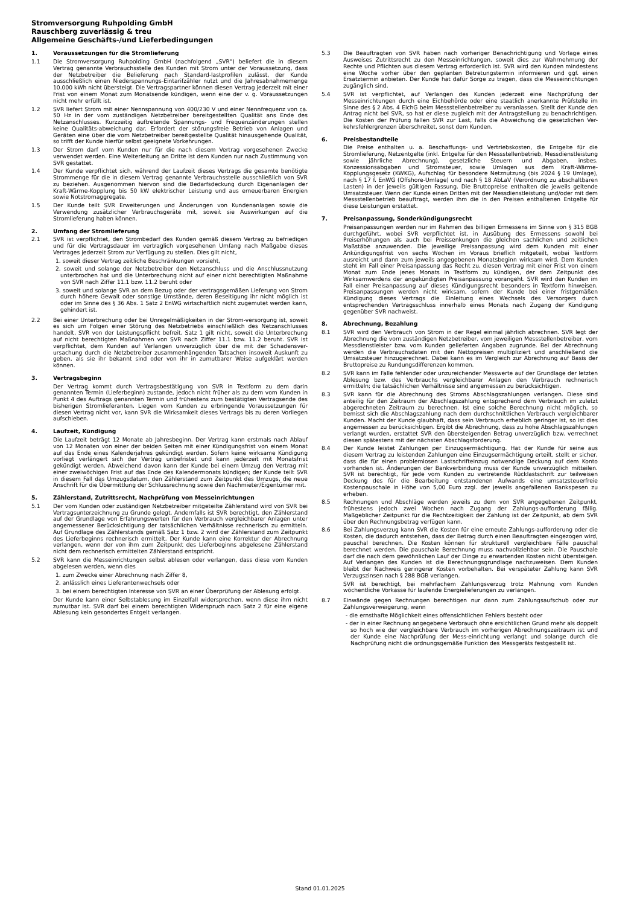Stromversorgung Ruhpolding GmbH
Rauschberg zuverlässig & treu
Allgemeine Geschäfts-/und Lieferbedingungen
1. Voraussetzungen für die Stromlieferung
1.1 Die Stromversorgung Ruhpolding GmbH (nachfolgend „SVR") beliefert die in diesem Vertrag genannte Verbrauchsstelle des Kunden mit Strom unter der Voraussetzung, dass der Netzbetreiber die Belieferung nach Standard-lastprofilen zulässt, der Kunde ausschließlich einen Niederspannungs-Eintarifzähler nutzt und die Jahresabnahmemenge 10.000 kWh nicht übersteigt. Die Vertragspartner können diesen Vertrag jederzeit mit einer Frist von einem Monat zum Monatsende kündigen, wenn eine der v. g. Voraussetzungen nicht mehr erfüllt ist.
1.2 SVR liefert Strom mit einer Nennspannung von 400/230 V und einer Nennfrequenz von ca. 50 Hz in der vom zuständigen Netzbetreiber bereitgestellten Qualität ans Ende des Netzanschlusses. Kurzzeitig auftretende Spannungs- und Frequenzänderungen stellen keine Qualitäts-abweichung dar. Erfordert der störungsfreie Betrieb von Anlagen und Geräten eine über die vom Netzbetreiber bereitgestellte Qualität hinausgehende Qualität, so trifft der Kunde hierfür selbst geeignete Vorkehrungen.
1.3 Der Strom darf vom Kunden nur für die nach diesem Vertrag vorgesehenen Zwecke verwendet werden. Eine Weiterleitung an Dritte ist dem Kunden nur nach Zustimmung von SVR gestattet.
1.4 Der Kunde verpflichtet sich, während der Laufzeit dieses Vertrags die gesamte benötigte Strommenge für die in diesem Vertrag genannte Verbrauchsstelle ausschließlich von SVR zu beziehen. Ausgenommen hiervon sind die Bedarfsdeckung durch Eigenanlagen der Kraft-Wärme-Kopplung bis 50 kW elektrischer Leistung und aus erneuerbaren Energien sowie Notstromaggregate.
1.5 Der Kunde teilt SVR Erweiterungen und Änderungen von Kundenanlagen sowie die Verwendung zusätzlicher Verbrauchsgeräte mit, soweit sie Auswirkungen auf die Stromlieferung haben können.
2. Umfang der Stromlieferung
2.1 SVR ist verpflichtet, den Strombedarf des Kunden gemäß diesem Vertrag zu befriedigen und für die Vertragsdauer im vertraglich vorgesehenen Umfang nach Maßgabe dieses Vertrages jederzeit Strom zur Verfügung zu stellen. Dies gilt nicht,
1. soweit dieser Vertrag zeitliche Beschränkungen vorsieht,
2. soweit und solange der Netzbetreiber den Netzanschluss und die Anschlussnutzung unterbrochen hat und die Unterbrechung nicht auf einer nicht berechtigten Maßnahme von SVR nach Ziffer 11.1 bzw. 11.2 beruht oder
3. soweit und solange SVR an dem Bezug oder der vertragsgemäßen Lieferung von Strom durch höhere Gewalt oder sonstige Umstände, deren Beseitigung ihr nicht möglich ist oder im Sinne des § 36 Abs. 1 Satz 2 EnWG wirtschaftlich nicht zugemutet werden kann, gehindert ist.
2.2 Bei einer Unterbrechung oder bei Unregelmäßigkeiten in der Strom-versorgung ist, soweit es sich um Folgen einer Störung des Netzbetriebs einschließlich des Netzanschlusses handelt, SVR von der Leistungspflicht befreit. Satz 1 gilt nicht, soweit die Unterbrechung auf nicht berechtigten Maßnahmen von SVR nach Ziffer 11.1 bzw. 11.2 beruht. SVR ist verpflichtet, dem Kunden auf Verlangen unverzüglich über die mit der Schadensver-ursachung durch die Netzbetreiber zusammenhängenden Tatsachen insoweit Auskunft zu geben, als sie ihr bekannt sind oder von ihr in zumutbarer Weise aufgeklärt werden können.
3. Vertragsbeginn
Der Vertrag kommt durch Vertragsbestätigung von SVR in Textform zu dem darin genannten Termin (Lieferbeginn) zustande, jedoch nicht früher als zu dem vom Kunden in Punkt 4 des Auftrags genannten Termin und frühestens zum bestätigten Vertragsende des bisherigen Stromlieferanten. Liegen vom Kunden zu erbringende Voraussetzungen für diesen Vertrag nicht vor, kann SVR die Wirksamkeit dieses Vertrags bis zu deren Vorliegen aufschieben.
4. Laufzeit, Kündigung
Die Laufzeit beträgt 12 Monate ab Jahresbeginn. Der Vertrag kann erstmals nach Ablauf von 12 Monaten von einer der beiden Seiten mit einer Kündigungsfrist von einem Monat auf das Ende eines Kalenderjahres gekündigt werden. Sofern keine wirksame Kündigung vorliegt verlängert sich der Vertrag unbefristet und kann jederzeit mit Monatsfrist gekündigt werden. Abweichend davon kann der Kunde bei einem Umzug den Vertrag mit einer zweiwöchigen Frist auf das Ende des Kalendermonats kündigen; der Kunde teilt SVR in diesem Fall das Umzugsdatum, den Zählerstand zum Zeitpunkt des Umzugs, die neue Anschrift für die Übermittlung der Schlussrechnung sowie den Nachmieter/Eigentümer mit.
5. Zählerstand, Zutrittsrecht, Nachprüfung von Messeinrichtungen
5.1 Der vom Kunden oder zuständigen Netzbetreiber mitgeteilte Zählerstand wird von SVR bei Vertragsunterzeichnung zu Grunde gelegt. Andernfalls ist SVR berechtigt, den Zählerstand auf der Grundlage von Erfahrungswerten für den Verbrauch vergleichbarer Anlagen unter angemessener Berücksichtigung der tatsächlichen Verhältnisse rechnerisch zu ermitteln. Auf Grundlage des Zählerstands gemäß Satz 1 bzw. 2 wird der Zählerstand zum Zeitpunkt des Lieferbeginns rechnerisch ermittelt. Der Kunde kann eine Korrektur der Abrechnung verlangen, wenn der von ihm zum Zeitpunkt des Lieferbeginns abgelesene Zählerstand nicht dem rechnerisch ermittelten Zählerstand entspricht.
5.2 SVR kann die Messeinrichtungen selbst ablesen oder verlangen, dass diese vom Kunden abgelesen werden, wenn dies
1. zum Zwecke einer Abrechnung nach Ziffer 8,
2. anlässlich eines Lieferantenwechsels oder
3. bei einem berechtigten Interesse von SVR an einer Überprüfung der Ablesung erfolgt.
Der Kunde kann einer Selbstablesung im Einzelfall widersprechen, wenn diese ihm nicht zumutbar ist. SVR darf bei einem berechtigten Widerspruch nach Satz 2 für eine eigene Ablesung kein gesondertes Entgelt verlangen.
5.3 Die Beauftragten von SVR haben nach vorheriger Benachrichtigung und Vorlage eines Ausweises Zutrittsrecht zu den Messeinrichtungen, soweit dies zur Wahrnehmung der Rechte und Pflichten aus diesem Vertrag erforderlich ist. SVR wird den Kunden mindestens eine Woche vorher über den geplanten Betretungstermin informieren und ggf. einen Ersatztermin anbieten. Der Kunde hat dafür Sorge zu tragen, dass die Messeinrichtungen zugänglich sind.
5.4 SVR ist verpflichtet, auf Verlangen des Kunden jederzeit eine Nachprüfung der Messeinrichtungen durch eine Eichbehörde oder eine staatlich anerkannte Prüfstelle im Sinne des § 2 Abs. 4 EichG beim Messstellenbetreiber zu veranlassen. Stellt der Kunde den Antrag nicht bei SVR, so hat er diese zugleich mit der Antragstellung zu benachrichtigen. Die Kosten der Prüfung fallen SVR zur Last, falls die Abweichung die gesetzlichen Ver-kehrsfehlergrenzen überschreitet, sonst dem Kunden.
6. Preisbestandteile
Die Preise enthalten u. a. Beschaffungs- und Vertriebskosten, die Entgelte für die Stromlieferung, Netzentgelte (inkl. Entgelte für den Messstellenbetrieb, Messdienstleistung sowie jährliche Abrechnung), gesetzliche Steuern und Abgaben, insbes. Konzessionsabgaben und Stromsteuer, sowie Umlagen aus dem Kraft-Wärme-Kopplungsgesetz (KWKG), Aufschlag für besondere Netznutzung (bis 2024 § 19 Umlage), nach § 17 f. EnWG (Offshore-Umlage) und nach § 18 AbLaV (Verordnung zu abschaltbaren Lasten) in der jeweils gültigen Fassung. Die Bruttopreise enthalten die jeweils geltende Umsatzsteuer. Wenn der Kunde einen Dritten mit der Messdienstleistung und/oder mit dem Messstellenbetrieb beauftragt, werden ihm die in den Preisen enthaltenen Entgelte für diese Leistungen erstattet.
7. Preisanpassung, Sonderkündigungsrecht
Preisanpassungen werden nur im Rahmen des billigen Ermessens im Sinne von § 315 BGB durchgeführt, wobei SVR verpflichtet ist, in Ausübung des Ermessens sowohl bei Preiserhöhungen als auch bei Preissenkungen die gleichen sachlichen und zeitlichen Maßstäbe anzuwenden. Die jeweilige Preisanpassung wird dem Kunden mit einer Ankündigungsfrist von sechs Wochen im Voraus brieflich mitgeteilt, wobei Textform ausreicht und dann zum jeweils angegebenen Monatsbeginn wirksam wird. Dem Kunden steht im Fall einer Preisanpassung das Recht zu, diesen Vertrag mit einer Frist von einem Monat zum Ende jenes Monats in Textform zu kündigen, der dem Zeitpunkt des Wirksamwerdens der angekündigten Preisanpassung vorangeht. SVR wird den Kunden im Fall einer Preisanpassung auf dieses Kündigungsrecht besonders in Textform hinweisen. Preisanpassungen werden nicht wirksam, sofern der Kunde bei einer fristgemäßen Kündigung dieses Vertrags die Einleitung eines Wechsels des Versorgers durch entsprechenden Vertragsschluss innerhalb eines Monats nach Zugang der Kündigung gegenüber SVR nachweist.
8. Abrechnung, Bezahlung
8.1 SVR wird den Verbrauch von Strom in der Regel einmal jährlich abrechnen. SVR legt der Abrechnung die vom zuständigen Netzbetreiber, vom jeweiligen Messstellenbetreiber, vom Messdienstleister bzw. vom Kunden gelieferten Angaben zugrunde. Bei der Abrechnung werden die Verbrauchsdaten mit den Nettopreisen multipliziert und anschließend die Umsatzsteuer hinzugerechnet. Dabei kann es im Vergleich zur Abrechnung auf Basis der Bruttopreise zu Rundungsdifferenzen kommen.
8.2 SVR kann im Falle fehlender oder unzureichender Messwerte auf der Grundlage der letzten Ablesung bzw. des Verbrauchs vergleichbarer Anlagen den Verbrauch rechnerisch ermitteln; die tatsächlichen Verhältnisse sind angemessen zu berücksichtigen.
8.3 SVR kann für die Abrechnung des Stroms Abschlagszahlungen verlangen. Diese sind anteilig für den Zeitraum der Abschlagszahlung entsprechend dem Verbrauch im zuletzt abgerechneten Zeitraum zu berechnen. Ist eine solche Berechnung nicht möglich, so bemisst sich die Abschlagszahlung nach dem durchschnittlichen Verbrauch vergleichbarer Kunden. Macht der Kunde glaubhaft, dass sein Verbrauch erheblich geringer ist, so ist dies angemessen zu berücksichtigen. Ergibt die Abrechnung, dass zu hohe Abschlagszahlungen verlangt wurden, erstattet SVR den übersteigenden Betrag unverzüglich bzw. verrechnet diesen spätestens mit der nächsten Abschlagsforderung.
8.4 Der Kunde leistet Zahlungen per Einzugsermächtigung. Hat der Kunde für seine aus diesem Vertrag zu leistenden Zahlungen eine Einzugsermächtigung erteilt, stellt er sicher, dass die für einen problemlosen Lastschrifteinzug notwendige Deckung auf dem Konto vorhanden ist. Änderungen der Bankverbindung muss der Kunde unverzüglich mitteilen. SVR ist berechtigt, für jede vom Kunden zu vertretende Rücklastschrift zur teilweisen Deckung des für die Bearbeitung entstandenen Aufwands eine umsatzsteuerfreie Kostenpauschale in Höhe von 5,00 Euro zzgl. der jeweils angefallenen Bankspesen zu erheben.
8.5 Rechnungen und Abschläge werden jeweils zu dem von SVR angegebenen Zeitpunkt, frühestens jedoch zwei Wochen nach Zugang der Zahlungs-aufforderung fällig. Maßgeblicher Zeitpunkt für die Rechtzeitigkeit der Zahlung ist der Zeitpunkt, ab dem SVR über den Rechnungsbetrag verfügen kann.
8.6 Bei Zahlungsverzug kann SVR die Kosten für eine erneute Zahlungs-aufforderung oder die Kosten, die dadurch entstehen, dass der Betrag durch einen Beauftragten eingezogen wird, pauschal berechnen. Die Kosten können für strukturell vergleichbare Fälle pauschal berechnet werden. Die pauschale Berechnung muss nachvollziehbar sein. Die Pauschale darf die nach dem gewöhnlichen Lauf der Dinge zu erwartenden Kosten nicht übersteigen. Auf Verlangen des Kunden ist die Berechnungsgrundlage nachzuweisen. Dem Kunden bleibt der Nachweis geringerer Kosten vorbehalten. Bei verspäteter Zahlung kann SVR Verzugszinsen nach § 288 BGB verlangen.
SVR ist berechtigt, bei mehrfachem Zahlungsverzug trotz Mahnung vom Kunden wöchentliche Vorkasse für laufende Energielieferungen zu verlangen.
8.7 Einwände gegen Rechnungen berechtigen nur dann zum Zahlungsaufschub oder zur Zahlungsverweigerung, wenn
- die ernsthafte Möglichkeit eines offensichtlichen Fehlers besteht oder
- der in einer Rechnung angegebene Verbrauch ohne ersichtlichen Grund mehr als doppelt so hoch wie der vergleichbare Verbrauch im vorherigen Abrechnungszeitraum ist und der Kunde eine Nachprüfung der Mess-einrichtung verlangt und solange durch die Nachprüfung nicht die ordnungsgemäße Funktion des Messgeräts festgestellt ist.
Stand 01.01.2025